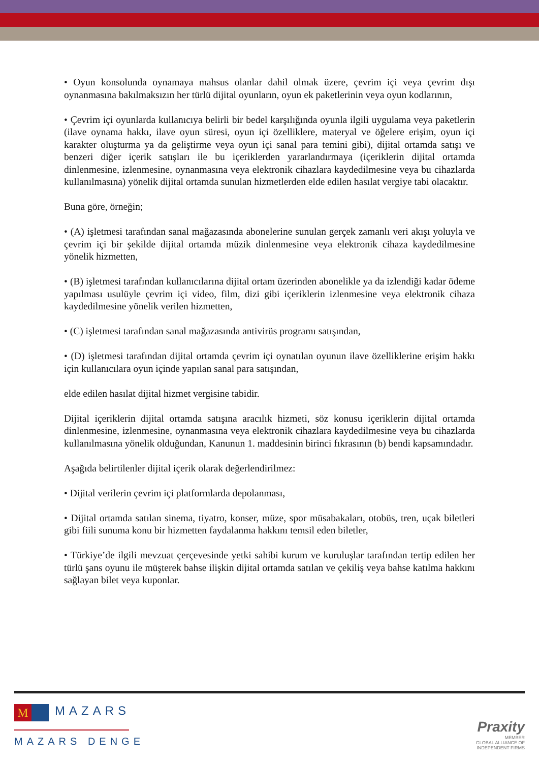• Oyun konsolunda oynamaya mahsus olanlar dahil olmak üzere, çevrim içi veya çevrim dışı oynanmasına bakılmaksızın her türlü dijital oyunların, oyun ek paketlerinin veya oyun kodlarının,
• Çevrim içi oyunlarda kullanıcıya belirli bir bedel karşılığında oyunla ilgili uygulama veya paketlerin (ilave oynama hakkı, ilave oyun süresi, oyun içi özelliklere, materyal ve öğelere erişim, oyun içi karakter oluşturma ya da geliştirme veya oyun içi sanal para temini gibi), dijital ortamda satışı ve benzeri diğer içerik satışları ile bu içeriklerden yararlandırmaya (içeriklerin dijital ortamda dinlenmesine, izlenmesine, oynanmasına veya elektronik cihazlara kaydedilmesine veya bu cihazlarda kullanılmasına) yönelik dijital ortamda sunulan hizmetlerden elde edilen hasılat vergiye tabi olacaktır.
Buna göre, örneğin;
• (A) işletmesi tarafından sanal mağazasında abonelerine sunulan gerçek zamanlı veri akışı yoluyla ve çevrim içi bir şekilde dijital ortamda müzik dinlenmesine veya elektronik cihaza kaydedilmesine yönelik hizmetten,
• (B) işletmesi tarafından kullanıcılarına dijital ortam üzerinden abonelikle ya da izlendiği kadar ödeme yapılması usulüyle çevrim içi video, film, dizi gibi içeriklerin izlenmesine veya elektronik cihaza kaydedilmesine yönelik verilen hizmetten,
• (C) işletmesi tarafından sanal mağazasında antivirüs programı satışından,
• (D) işletmesi tarafından dijital ortamda çevrim içi oynatılan oyunun ilave özelliklerine erişim hakkı için kullanıcılara oyun içinde yapılan sanal para satışından,
elde edilen hasılat dijital hizmet vergisine tabidir.
Dijital içeriklerin dijital ortamda satışına aracılık hizmeti, söz konusu içeriklerin dijital ortamda dinlenmesine, izlenmesine, oynanmasına veya elektronik cihazlara kaydedilmesine veya bu cihazlarda kullanılmasına yönelik olduğundan, Kanunun 1. maddesinin birinci fıkrasının (b) bendi kapsamındadır.
Aşağıda belirtilenler dijital içerik olarak değerlendirilmez:
• Dijital verilerin çevrim içi platformlarda depolanması,
• Dijital ortamda satılan sinema, tiyatro, konser, müze, spor müsabakaları, otobüs, tren, uçak biletleri gibi fiili sunuma konu bir hizmetten faydalanma hakkını temsil eden biletler,
• Türkiye’de ilgili mevzuat çerçevesinde yetki sahibi kurum ve kuruluşlar tarafından tertip edilen her türlü şans oyunu ile müşterek bahse ilişkin dijital ortamda satılan ve çekiliş veya bahse katılma hakkını sağlayan bilet veya kuponlar.
M MAZARS
MAZARS DENGE
Praxity
MEMBER
GLOBAL ALLIANCE OF
INDEPENDENT FIRMS